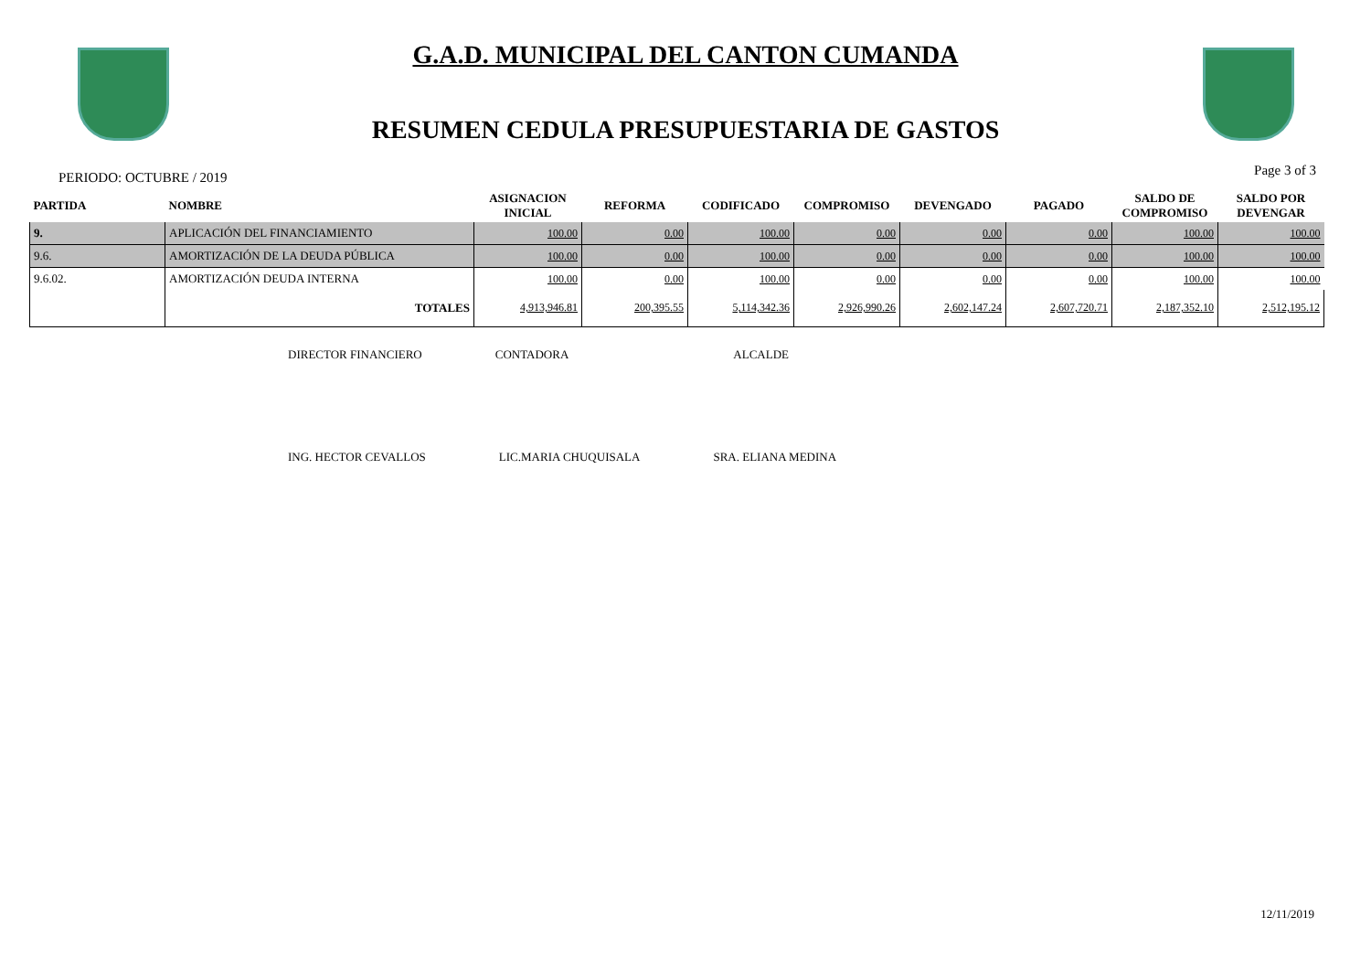G.A.D. MUNICIPAL DEL CANTON CUMANDA
RESUMEN CEDULA PRESUPUESTARIA DE GASTOS
PERIODO: OCTUBRE / 2019 Page 3 of 3
| PARTIDA | NOMBRE | ASIGNACION INICIAL | REFORMA | CODIFICADO | COMPROMISO | DEVENGADO | PAGADO | SALDO DE COMPROMISO | SALDO POR DEVENGAR |
| --- | --- | --- | --- | --- | --- | --- | --- | --- | --- |
| 9. | APLICACIÓN DEL FINANCIAMIENTO | 100.00 | 0.00 | 100.00 | 0.00 | 0.00 | 0.00 | 100.00 | 100.00 |
| 9.6. | AMORTIZACIÓN DE LA DEUDA PÚBLICA | 100.00 | 0.00 | 100.00 | 0.00 | 0.00 | 0.00 | 100.00 | 100.00 |
| 9.6.02. | AMORTIZACIÓN DEUDA INTERNA | 100.00 | 0.00 | 100.00 | 0.00 | 0.00 | 0.00 | 100.00 | 100.00 |
| | TOTALES | 4,913,946.81 | 200,395.55 | 5,114,342.36 | 2,926,990.26 | 2,602,147.24 | 2,607,720.71 | 2,187,352.10 | 2,512,195.12 |
DIRECTOR FINANCIERO CONTADORA ALCALDE
ING. HECTOR CEVALLOS LIC.MARIA CHUQUISALA SRA. ELIANA MEDINA
12/11/2019